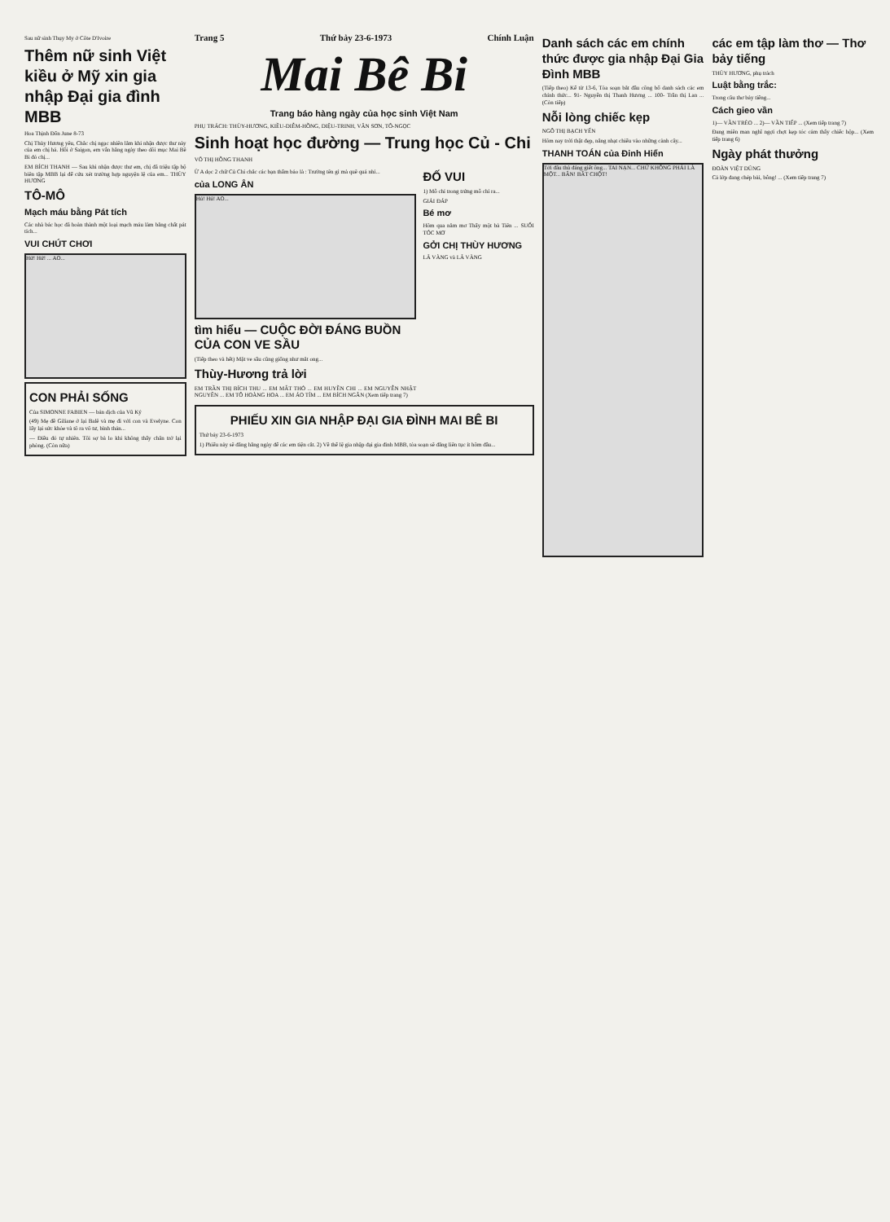Sau nữ sinh Thụy My ở Côte D'Ivoire
Thêm nữ sinh Việt kiều ở Mỹ xin gia nhập Đại gia đình MBB
Hoa Thịnh Đốn June 8-73
Chị Thùy Hương yêu, Chắc chị ngạc nhiên lắm khi nhận được thư này của em chị hả. Hồi ở Saigon, em vẫn hằng ngày theo dõi mục Mai Bê Bi đó chị...
EM BÍCH THANH — Sau khi nhận được thư em, chị đã triệu tập bộ biên tập MBB lại để cứu xét trường hợp nguyện lệ của em... THÙY HƯƠNG
TÔ-MÔ
Mạch máu bằng Pát tích
Các nhà bác học đã hoàn thành một loại mạch máu làm bằng chất pát tích...
VUI CHÚT CHƠI
Hứ! Hứ! ... AO...
CON PHẢI SỐNG
Của SIMONNE FABIEN — bản dịch của Vũ Ký
(49) Mẹ đề Giliane ở lại Balê và mẹ đi với con và Evelyne. Con lấy lại sức khỏe và tô ra vô tư, bình thản...
— Điều đó tự nhiên. Tôi sợ bà lo khi không thấy chân trở lại phòng. (Còn nữa)
Trang 5 Thứ bảy 23-6-1973 Chính Luận
Mai Bê Bi
Trang báo hàng ngày của học sinh Việt Nam
PHỤ TRÁCH: THÙY-HƯƠNG, KIỀU-DIỄM-HỒNG, DIỆU-TRINH, VÂN SƠN, TÔ-NGỌC
Sinh hoạt học đường — Trung học Củ - Chi
VÕ THỊ HỒNG THANH
Ừ A dọc 2 chữ Củ Chi chắc các bạn thấm bảo là : Trường tên gì mà quê quá nhỉ...
của LONG ÂN
Hú! Hú! AO...
tìm hiểu — CUỘC ĐỜI ĐÁNG BUỒN CỦA CON VE SẦU
(Tiếp theo và hết) Mặt ve sầu cũng giống như mắt ong...
Thùy-Hương trả lời
EM TRẦN THỊ BÍCH THU ... EM MẮT THỎ ... EM HUYỀN CHI ... EM NGUYỄN NHẬT NGUYÊN ... EM TÔ HOÀNG HOA ... EM ÁO TÍM ... EM BÍCH NGÂN (Xem tiếp trang 7)
ĐỐ VUI
1) Mỗ chỉ trong trứng mỗ chỉ ra...
GIẢI ĐÁP
Bé mơ
Hôm qua nằm mơ Thấy một bà Tiên ... SUỐI TÓC MƠ
GỞI CHỊ THÙY HƯƠNG
LÃ VÀNG và LÃ VÀNG
PHIẾU XIN GIA NHẬP ĐẠI GIA ĐÌNH MAI BÊ BI
Thứ bảy 23-6-1973
1) Phiếu này sẽ đăng hằng ngày để các em tiện cắt. 2) Về thể lệ gia nhập đại gia đình MBB, tòa soạn sẽ đăng liên tục ít hôm đầu...
Danh sách các em chính thức được gia nhập Đại Gia Đình MBB
(Tiếp theo) Kể từ 13-6, Tòa soạn bắt đầu công bố danh sách các em chính thức... 91- Nguyễn thị Thanh Hương ... 100- Trần thị Lan ... (Còn tiếp)
Nỗi lòng chiếc kẹp
NGÔ THỊ BẠCH YẾN
Hôm nay trời thật đẹp, nắng nhạt chiếu vào những cành cây...
THANH TOÁN của Đinh Hiển
Tới đâu thủ đáng giết ông... TAI NẠN... CHỨ KHÔNG PHẢI LÀ MỘT... BẮN! BẮT CHỘT!
các em tập làm thơ — Thơ bảy tiếng
THÙY HƯƠNG, phụ trách
Luật bằng trắc:
Trong câu thơ bảy tiếng...
Cách gieo vần
1)— VẦN TRÈO ... 2)— VẦN TIẾP ... (Xem tiếp trang 7)
Đang miên man nghĩ ngợi chợt kẹp tóc cảm thấy chiếc hộp... (Xem tiếp trang 6)
Ngày phát thưởng
ĐOÀN VIỆT DŨNG
Cả lớp đang chép bài, bỗng! ... (Xem tiếp trang 7)